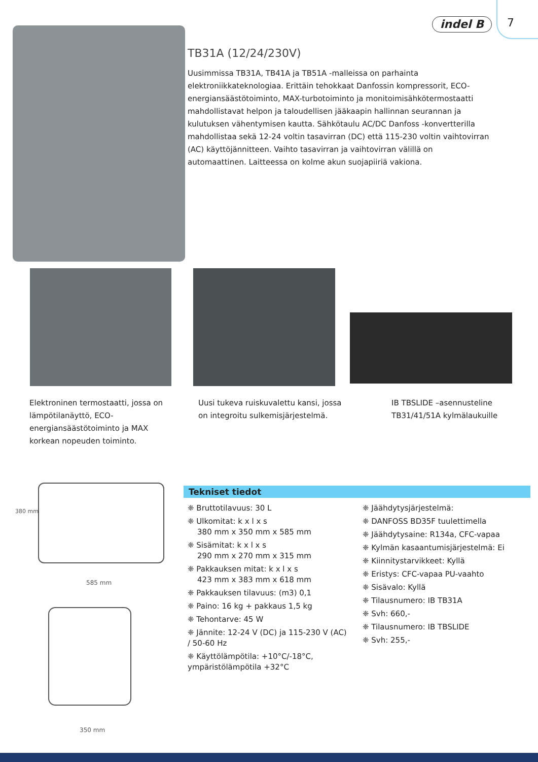indel B 7
TB31A (12/24/230V)
Uusimmissa TB31A, TB41A ja TB51A -malleissa on parhainta elektroniikkateknologiaa. Erittäin tehokkaat Danfossin kompressorit, ECO-energiansäästötoiminto, MAX-turbotoiminto ja monitoimisähkötermostaatti mahdollistavat helpon ja taloudellisen jääkaapin hallinnan seurannan ja kulutuksen vähentymisen kautta. Sähkötaulu AC/DC Danfoss -konvertterilla mahdollistaa sekä 12-24 voltin tasavirran (DC) että 115-230 voltin vaihtovirran (AC) käyttöjännitteen. Vaihto tasavirran ja vaihtovirran välillä on automaattinen. Laitteessa on kolme akun suojapiiriä vakiona.
Elektroninen termostaatti, jossa on lämpötilanäyttö, ECO-energiansäästötoiminto ja MAX korkean nopeuden toiminto.
Uusi tukeva ruiskuvalettu kansi, jossa on integroitu sulkemisjärjestelmä.
IB TBSLIDE –asennusteline TB31/41/51A kylmälaukuille
380 mm
585 mm
350 mm
Tekniset tiedot
❈ Bruttotilavuus: 30 L
❈ Ulkomitat: k x l x s
380 mm x 350 mm x 585 mm
❈ Sisämitat: k x l x s
290 mm x 270 mm x 315 mm
❈ Pakkauksen mitat: k x l x s
423 mm x 383 mm x 618 mm
❈ Pakkauksen tilavuus: (m3) 0,1
❈ Paino: 16 kg + pakkaus 1,5 kg
❈ Tehontarve: 45 W
❈ Jännite: 12-24 V (DC) ja 115-230 V (AC) / 50-60 Hz
❈ Käyttölämpötila: +10°C/-18°C, ympäristölämpötila +32°C
❈ Jäähdytysjärjestelmä:
❈ DANFOSS BD35F tuulettimella
❈ Jäähdytysaine: R134a, CFC-vapaa
❈ Kylmän kasaantumisjärjestelmä: Ei
❈ Kiinnitystarvikkeet: Kyllä
❈ Eristys: CFC-vapaa PU-vaahto
❈ Sisävalo: Kyllä
❈ Tilausnumero: IB TB31A
❈ Svh: 660,-
❈ Tilausnumero: IB TBSLIDE
❈ Svh: 255,-